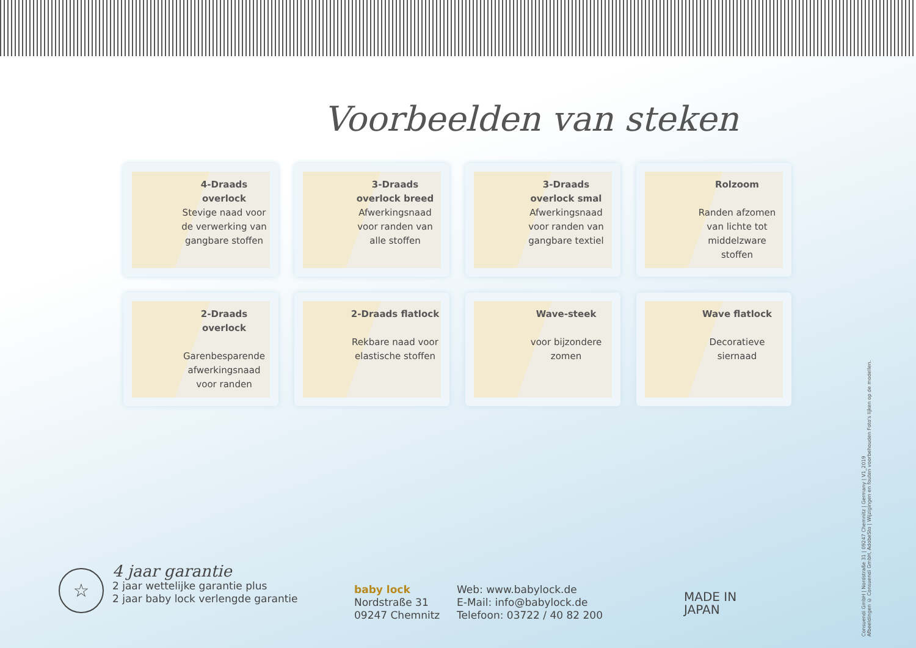Voorbeelden van steken
4-Draads overlock
Stevige naad voor de verwerking van gangbare stoffen
3-Draads overlock breed
Afwerkingsnaad voor randen van alle stoffen
3-Draads overlock smal
Afwerkingsnaad voor randen van gangbare textiel
Rolzoom
Randen afzomen van lichte tot middelzware stoffen
2-Draads overlock
Garenbesparende afwerkingsnaad voor randen
2-Draads flatlock
Rekbare naad voor elastische stoffen
Wave-steek
voor bijzondere zomen
Wave flatlock
Decoratieve siernaad
☆
4 jaar garantie
2 jaar wettelijke garantie plus
2 jaar baby lock verlengde garantie
baby lock
Nordstraße 31
09247 Chemnitz
Web: www.babylock.de
E-Mail: info@babylock.de
Telefoon: 03722 / 40 82 200
MADE IN
JAPAN
Consuendi GmbH | Nordstraße 31 | 09247 Chemnitz | Germany | V1_2019
Afbeeldingen © Consuendi GmbH, AdobeSto | Wijzigingen en fouten voorbehouden Foto's lijken op de modellen.